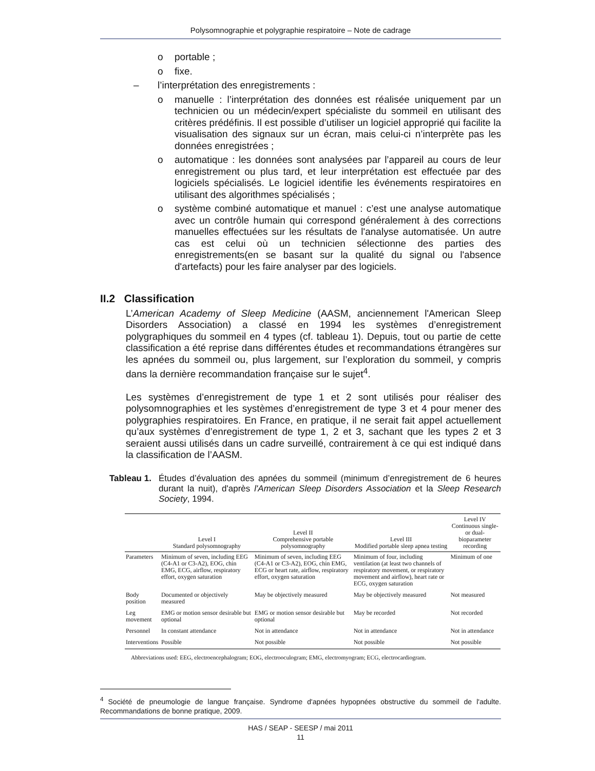Polysomnographie et polygraphie respiratoire – Note de cadrage
o portable ;
o fixe.
– l’interprétation des enregistrements :
o manuelle : l’interprétation des données est réalisée uniquement par un technicien ou un médecin/expert spécialiste du sommeil en utilisant des critères prédéfinis. Il est possible d’utiliser un logiciel approprié qui facilite la visualisation des signaux sur un écran, mais celui-ci n’interprète pas les données enregistrées ;
o automatique : les données sont analysées par l’appareil au cours de leur enregistrement ou plus tard, et leur interprétation est effectuée par des logiciels spécialisés. Le logiciel identifie les événements respiratoires en utilisant des algorithmes spécialisés ;
o système combiné automatique et manuel : c’est une analyse automatique avec un contrôle humain qui correspond généralement à des corrections manuelles effectuées sur les résultats de l'analyse automatisée. Un autre cas est celui où un technicien sélectionne des parties des enregistrements(en se basant sur la qualité du signal ou l'absence d'artefacts) pour les faire analyser par des logiciels.
II.2 Classification
L’American Academy of Sleep Medicine (AASM, anciennement l'American Sleep Disorders Association) a classé en 1994 les systèmes d’enregistrement polygraphiques du sommeil en 4 types (cf. tableau 1). Depuis, tout ou partie de cette classification a été reprise dans différentes études et recommandations étrangères sur les apnées du sommeil ou, plus largement, sur l’exploration du sommeil, y compris dans la dernière recommandation française sur le sujet<sup>4</sup>.
Les systèmes d’enregistrement de type 1 et 2 sont utilisés pour réaliser des polysomnographies et les systèmes d’enregistrement de type 3 et 4 pour mener des polygraphies respiratoires. En France, en pratique, il ne serait fait appel actuellement qu’aux systèmes d’enregistrement de type 1, 2 et 3, sachant que les types 2 et 3 seraient aussi utilisés dans un cadre surveillé, contrairement à ce qui est indiqué dans la classification de l’AASM.
Tableau 1.
Études d’évaluation des apnées du sommeil (minimum d’enregistrement de 6 heures durant la nuit), d'après l'American Sleep Disorders Association et la Sleep Research Society, 1994.
| | Level I Standard polysomnography | Level II Comprehensive portable polysomnography | Level III Modified portable sleep apnea testing | Level IV Continuous single- or dual-bioparameter recording |
| --- | --- | --- | --- | --- |
| Parameters | Minimum of seven, including EEG (C4-A1 or C3-A2), EOG, chin EMG, ECG, airflow, respiratory effort, oxygen saturation | Minimum of seven, including EEG (C4-A1 or C3-A2), EOG, chin EMG, ECG or heart rate, airflow, respiratory effort, oxygen saturation | Minimum of four, including ventilation (at least two channels of respiratory movement, or respiratory movement and airflow), heart rate or ECG, oxygen saturation | Minimum of one |
| Body position | Documented or objectively measured | May be objectively measured | May be objectively measured | Not measured |
| Leg movement | EMG or motion sensor desirable but optional | EMG or motion sensor desirable but optional | May be recorded | Not recorded |
| Personnel | In constant attendance | Not in attendance | Not in attendance | Not in attendance |
| Interventions | Possible | Not possible | Not possible | Not possible |
Abbreviations used: EEG, electroencephalogram; EOG, electrooculogram; EMG, electromyogram; ECG, electrocardiogram.
<sup>4</sup> Société de pneumologie de langue française. Syndrome d'apnées hypopnées obstructive du sommeil de l'adulte. Recommandations de bonne pratique, 2009.
HAS / SEAP - SEESP / mai 2011
11